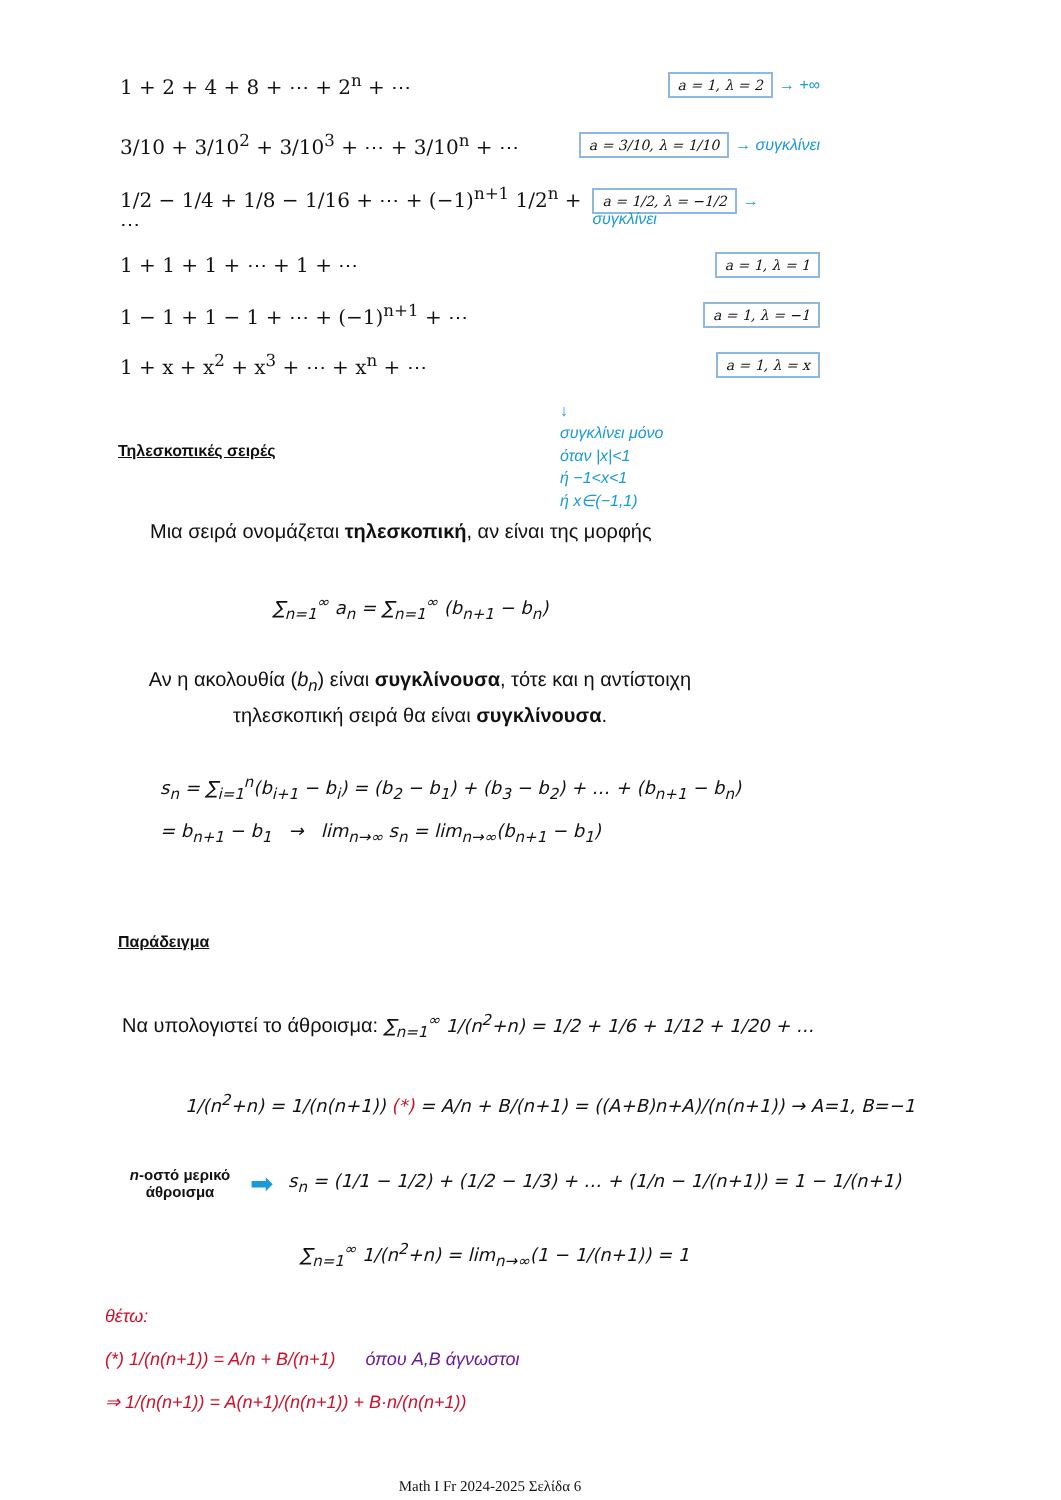1 + 2 + 4 + 8 + ⋯ + 2<sup>n</sup> + ⋯ a = 1, λ = 2 → +∞
3/10 + 3/10<sup>2</sup> + 3/10<sup>3</sup> + ⋯ + 3/10<sup>n</sup> + ⋯ a = 3/10, λ = 1/10 → συγκλίνει
1/2 − 1/4 + 1/8 − 1/16 + ⋯ + (−1)<sup>n+1</sup> 1/2<sup>n</sup> + ⋯ a = 1/2, λ = −1/2 → συγκλίνει
1 + 1 + 1 + ⋯ + 1 + ⋯ a = 1, λ = 1
1 − 1 + 1 − 1 + ⋯ + (−1)<sup>n+1</sup> + ⋯ a = 1, λ = −1
1 + x + x<sup>2</sup> + x<sup>3</sup> + ⋯ + x<sup>n</sup> + ⋯ a = 1, λ = x
↓
συγκλίνει μόνο
όταν |x|<1
ή −1<x<1
ή x∈(−1,1)
Τηλεσκοπικές σειρές
Μια σειρά ονομάζεται τηλεσκοπική, αν είναι της μορφής
∑<sub>n=1</sub><sup>∞</sup> a<sub>n</sub> = ∑<sub>n=1</sub><sup>∞</sup> (b<sub>n+1</sub> − b<sub>n</sub>)
Αν η ακολουθία (b<sub>n</sub>) είναι συγκλίνουσα, τότε και η αντίστοιχη
τηλεσκοπική σειρά θα είναι συγκλίνουσα.
s<sub>n</sub> = ∑<sub>i=1</sub><sup>n</sup>(b<sub>i+1</sub> − b<sub>i</sub>) = (b<sub>2</sub> − b<sub>1</sub>) + (b<sub>3</sub> − b<sub>2</sub>) + … + (b<sub>n+1</sub> − b<sub>n</sub>)
= b<sub>n+1</sub> − b<sub>1</sub> → lim<sub>n→∞</sub> s<sub>n</sub> = lim<sub>n→∞</sub>(b<sub>n+1</sub> − b<sub>1</sub>)
Παράδειγμα
Να υπολογιστεί το άθροισμα: ∑<sub>n=1</sub><sup>∞</sup> 1/(n<sup>2</sup>+n) = 1/2 + 1/6 + 1/12 + 1/20 + …
1/(n<sup>2</sup>+n) = 1/(n(n+1)) (*) = A/n + B/(n+1) = ((A+B)n+A)/(n(n+1)) → A=1, B=−1
n-οστό μερικό άθροισμα
➡
s<sub>n</sub> = (1/1 − 1/2) + (1/2 − 1/3) + … + (1/n − 1/(n+1)) = 1 − 1/(n+1)
∑<sub>n=1</sub><sup>∞</sup> 1/(n<sup>2</sup>+n) = lim<sub>n→∞</sub>(1 − 1/(n+1)) = 1
θέτω:
(*) 1/(n(n+1)) = A/n + B/(n+1) όπου A,B άγνωστοι
⇒ 1/(n(n+1)) = A(n+1)/(n(n+1)) + B·n/(n(n+1))
Math I Fr 2024-2025 Σελίδα 6